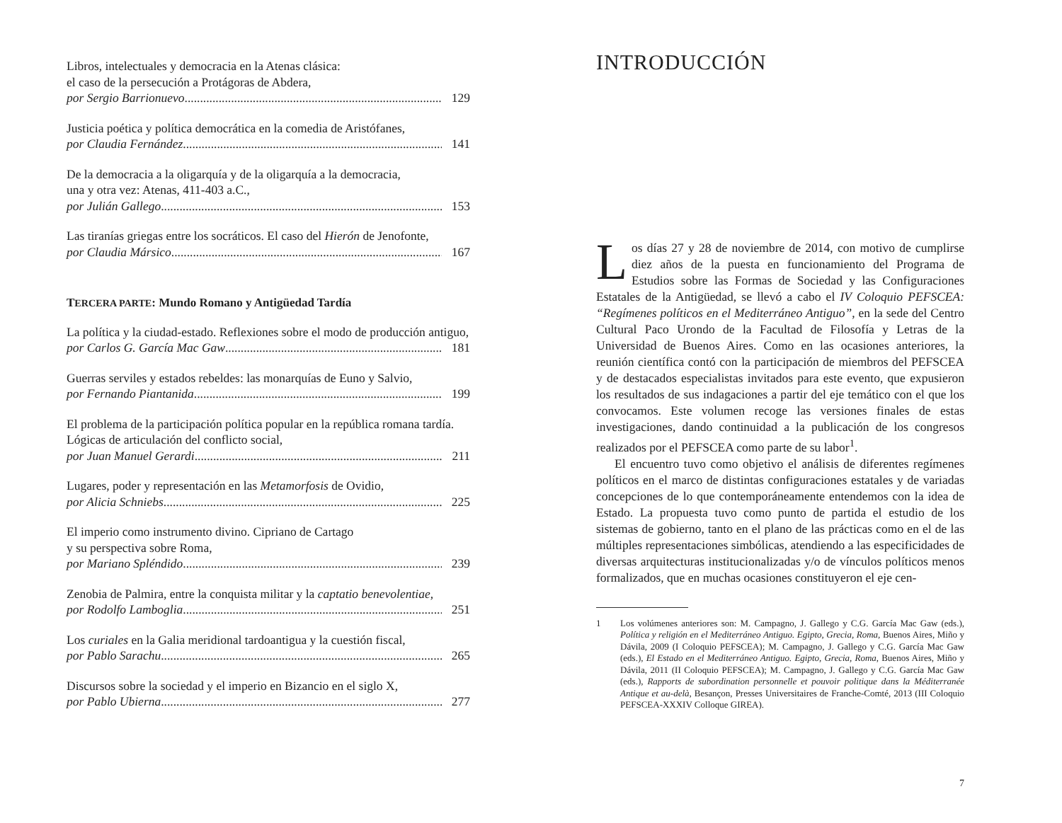Libros, intelectuales y democracia en la Atenas clásica:
el caso de la persecución a Protágoras de Abdera,
por Sergio Barrionuevo 129
Justicia poética y política democrática en la comedia de Aristófanes,
por Claudia Fernández 141
De la democracia a la oligarquía y de la oligarquía a la democracia,
una y otra vez: Atenas, 411-403 a.C.,
por Julián Gallego 153
Las tiranías griegas entre los socráticos. El caso del Hierón de Jenofonte,
por Claudia Mársico 167
TERCERA PARTE: Mundo Romano y Antigüedad Tardía
La política y la ciudad-estado. Reflexiones sobre el modo de producción antiguo,
por Carlos G. García Mac Gaw 181
Guerras serviles y estados rebeldes: las monarquías de Euno y Salvio,
por Fernando Piantanida 199
El problema de la participación política popular en la república romana tardía. Lógicas de articulación del conflicto social,
por Juan Manuel Gerardi 211
Lugares, poder y representación en las Metamorfosis de Ovidio,
por Alicia Schniebs 225
El imperio como instrumento divino. Cipriano de Cartago
y su perspectiva sobre Roma,
por Mariano Spléndido 239
Zenobia de Palmira, entre la conquista militar y la captatio benevolentiae,
por Rodolfo Lamboglia 251
Los curiales en la Galia meridional tardoantigua y la cuestión fiscal,
por Pablo Sarachu 265
Discursos sobre la sociedad y el imperio en Bizancio en el siglo X,
por Pablo Ubierna 277
INTRODUCCIÓN
Los días 27 y 28 de noviembre de 2014, con motivo de cumplirse diez años de la puesta en funcionamiento del Programa de Estudios sobre las Formas de Sociedad y las Configuraciones Estatales de la Antigüedad, se llevó a cabo el IV Coloquio PEFSCEA: “Regímenes políticos en el Mediterráneo Antiguo”, en la sede del Centro Cultural Paco Urondo de la Facultad de Filosofía y Letras de la Universidad de Buenos Aires. Como en las ocasiones anteriores, la reunión científica contó con la participación de miembros del PEFSCEA y de destacados especialistas invitados para este evento, que expusieron los resultados de sus indagaciones a partir del eje temático con el que los convocamos. Este volumen recoge las versiones finales de estas investigaciones, dando continuidad a la publicación de los congresos realizados por el PEFSCEA como parte de su labor<sup>1</sup>.
El encuentro tuvo como objetivo el análisis de diferentes regímenes políticos en el marco de distintas configuraciones estatales y de variadas concepciones de lo que contemporáneamente entendemos con la idea de Estado. La propuesta tuvo como punto de partida el estudio de los sistemas de gobierno, tanto en el plano de las prácticas como en el de las múltiples representaciones simbólicas, atendiendo a las especificidades de diversas arquitecturas institucionalizadas y/o de vínculos políticos menos formalizados, que en muchas ocasiones constituyeron el eje cen-
1 Los volúmenes anteriores son: M. Campagno, J. Gallego y C.G. García Mac Gaw (eds.), Política y religión en el Mediterráneo Antiguo. Egipto, Grecia, Roma, Buenos Aires, Miño y Dávila, 2009 (I Coloquio PEFSCEA); M. Campagno, J. Gallego y C.G. García Mac Gaw (eds.), El Estado en el Mediterráneo Antiguo. Egipto, Grecia, Roma, Buenos Aires, Miño y Dávila, 2011 (II Coloquio PEFSCEA); M. Campagno, J. Gallego y C.G. García Mac Gaw (eds.), Rapports de subordination personnelle et pouvoir politique dans la Méditerranée Antique et au-delà, Besançon, Presses Universitaires de Franche-Comté, 2013 (III Coloquio PEFSCEA-XXXIV Colloque GIREA).
7